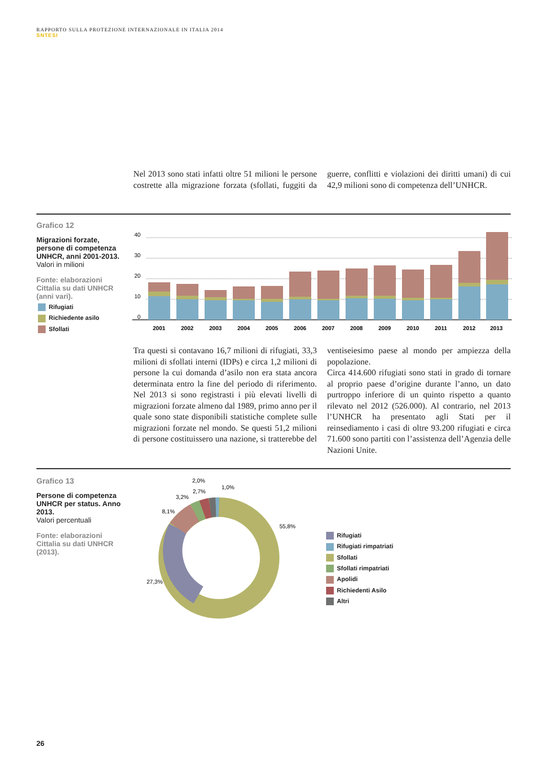RAPPORTO SULLA PROTEZIONE INTERNAZIONALE IN ITALIA 2014
SNTESI
Nel 2013 sono stati infatti oltre 51 milioni le persone costrette alla migrazione forzata (sfollati, fuggiti da guerre, conflitti e violazioni dei diritti umani) di cui 42,9 milioni sono di competenza dell’UNHCR.
Grafico 12
Migrazioni forzate, persone di competenza UNHCR, anni 2001-2013.
Valori in milioni
Fonte: elaborazioni Cittalia su dati UNHCR (anni vari).
Rifugiati
Richiedente asilo
Sfollati
40
30
20
10
0
2001
2002
2003
2004
2005
2006
2007
2008
2009
2010
2011
2012
2013
Tra questi si contavano 16,7 milioni di rifugiati, 33,3 milioni di sfollati interni (IDPs) e circa 1,2 milioni di persone la cui domanda d’asilo non era stata ancora determinata entro la fine del periodo di riferimento. Nel 2013 si sono registrasti i più elevati livelli di migrazioni forzate almeno dal 1989, primo anno per il quale sono state disponibili statistiche complete sulle migrazioni forzate nel mondo. Se questi 51,2 milioni di persone costituissero una nazione, si tratterebbe del ventiseiesimo paese al mondo per ampiezza della popolazione.
Circa 414.600 rifugiati sono stati in grado di tornare al proprio paese d’origine durante l’anno, un dato purtroppo inferiore di un quinto rispetto a quanto rilevato nel 2012 (526.000). Al contrario, nel 2013 l’UNHCR ha presentato agli Stati per il reinsediamento i casi di oltre 93.200 rifugiati e circa 71.600 sono partiti con l’assistenza dell’Agenzia delle Nazioni Unite.
Grafico 13
Persone di competenza UNHCR per status. Anno 2013.
Valori percentuali
Fonte: elaborazioni Cittalia su dati UNHCR (2013).
2,0%
2,7%
3,2%
1,0%
8,1%
55,8%
27,3%
Rifugiati
Rifugiati rimpatriati
Sfollati
Sfollati rimpatriati
Apolidi
Richiedenti Asilo
Altri
26